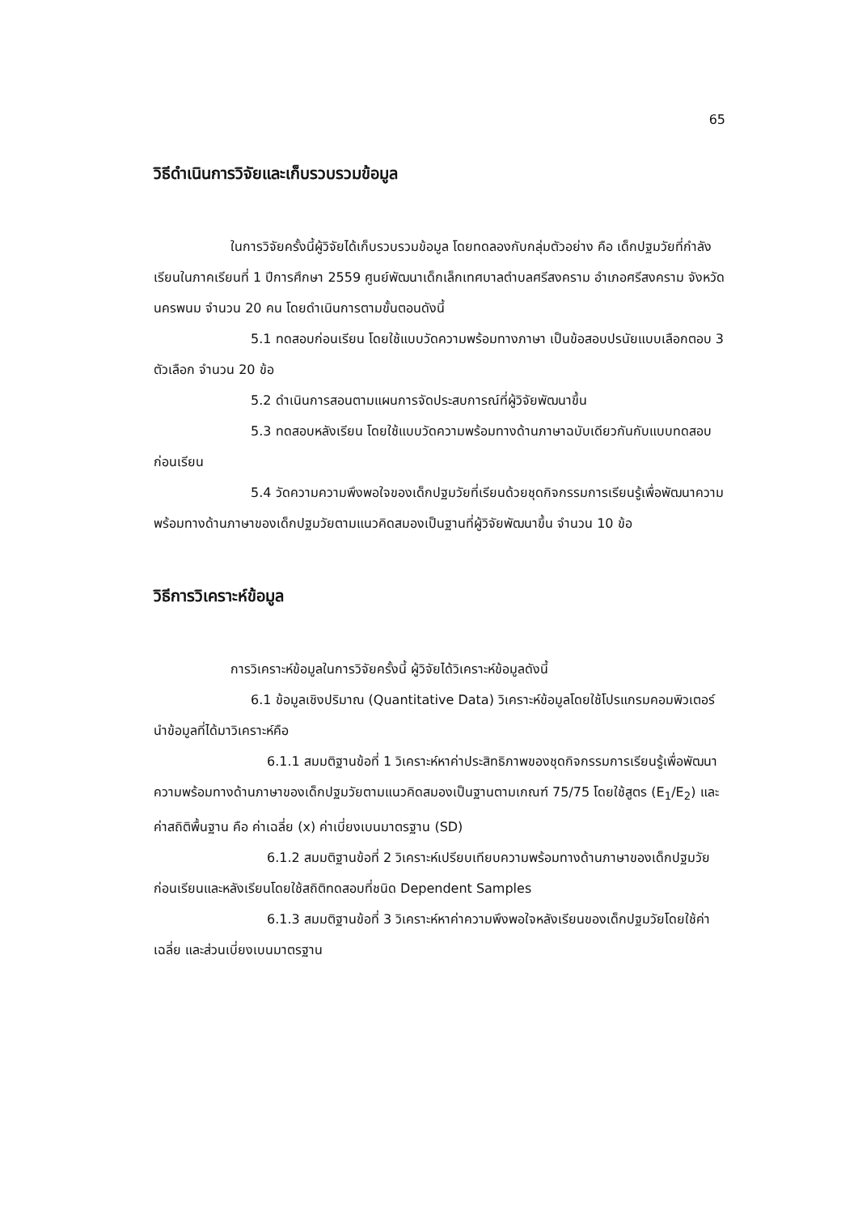65
วิธีดำเนินการวิจัยและเก็บรวบรวมข้อมูล
ในการวิจัยครั้งนี้ผู้วิจัยได้เก็บรวบรวมข้อมูล โดยทดลองกับกลุ่มตัวอย่าง คือ เด็กปฐมวัยที่กำลังเรียนในภาคเรียนที่ 1 ปีการศึกษา 2559 ศูนย์พัฒนาเด็กเล็กเทศบาลตำบลศรีสงคราม อำเภอศรีสงคราม จังหวัดนครพนม จำนวน 20 คน โดยดำเนินการตามขั้นตอนดังนี้
5.1 ทดสอบก่อนเรียน โดยใช้แบบวัดความพร้อมทางภาษา เป็นข้อสอบปรนัยแบบเลือกตอบ 3 ตัวเลือก จำนวน 20 ข้อ
5.2 ดำเนินการสอนตามแผนการจัดประสบการณ์ที่ผู้วิจัยพัฒนาขึ้น
5.3 ทดสอบหลังเรียน โดยใช้แบบวัดความพร้อมทางด้านภาษาฉบับเดียวกันกับแบบทดสอบก่อนเรียน
5.4 วัดความความพึงพอใจของเด็กปฐมวัยที่เรียนด้วยชุดกิจกรรมการเรียนรู้เพื่อพัฒนาความพร้อมทางด้านภาษาของเด็กปฐมวัยตามแนวคิดสมองเป็นฐานที่ผู้วิจัยพัฒนาขึ้น จำนวน 10 ข้อ
วิธีการวิเคราะห์ข้อมูล
การวิเคราะห์ข้อมูลในการวิจัยครั้งนี้ ผู้วิจัยได้วิเคราะห์ข้อมูลดังนี้
6.1 ข้อมูลเชิงปริมาณ (Quantitative Data) วิเคราะห์ข้อมูลโดยใช้โปรแกรมคอมพิวเตอร์ นำข้อมูลที่ได้มาวิเคราะห์คือ
6.1.1 สมมติฐานข้อที่ 1 วิเคราะห์หาค่าประสิทธิภาพของชุดกิจกรรมการเรียนรู้เพื่อพัฒนาความพร้อมทางด้านภาษาของเด็กปฐมวัยตามแนวคิดสมองเป็นฐานตามเกณฑ์ 75/75 โดยใช้สูตร (E<sub>1</sub>/E<sub>2</sub>) และค่าสถิติพื้นฐาน คือ ค่าเฉลี่ย (x) ค่าเบี่ยงเบนมาตรฐาน (SD)
6.1.2 สมมติฐานข้อที่ 2 วิเคราะห์เปรียบเทียบความพร้อมทางด้านภาษาของเด็กปฐมวัยก่อนเรียนและหลังเรียนโดยใช้สถิติทดสอบที่ชนิด Dependent Samples
6.1.3 สมมติฐานข้อที่ 3 วิเคราะห์หาค่าความพึงพอใจหลังเรียนของเด็กปฐมวัยโดยใช้ค่าเฉลี่ย และส่วนเบี่ยงเบนมาตรฐาน